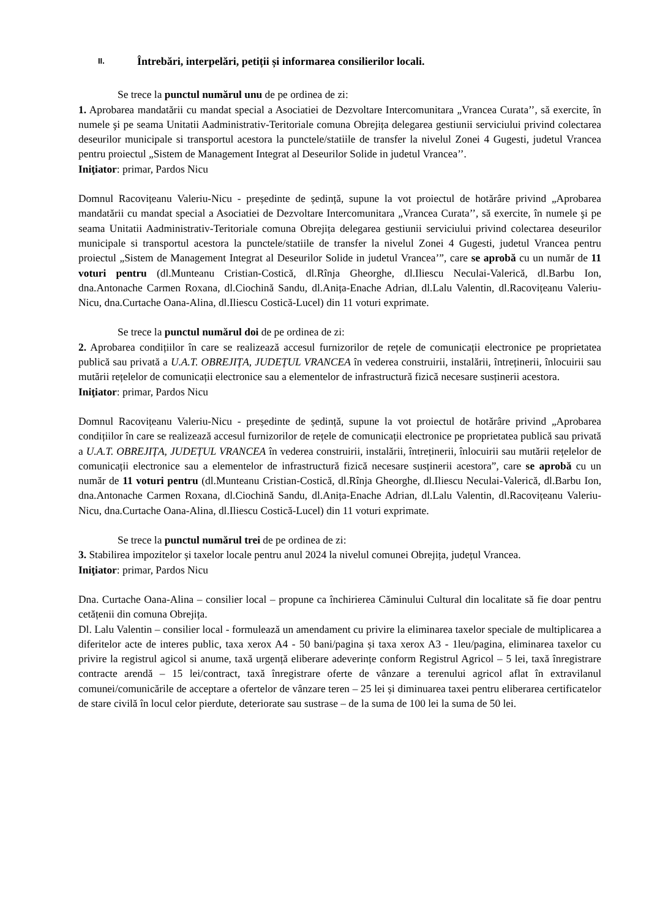II. Întrebări, interpelări, petiții și informarea consilierilor locali.
Se trece la punctul numărul unu de pe ordinea de zi:
1. Aprobarea mandatării cu mandat special a Asociatiei de Dezvoltare Intercomunitara „Vrancea Curata’’, să exercite, în numele şi pe seama Unitatii Aadministrativ-Teritoriale comuna Obrejița delegarea gestiunii serviciului privind colectarea deseurilor municipale si transportul acestora la punctele/statiile de transfer la nivelul Zonei 4 Gugesti, judetul Vrancea pentru proiectul „Sistem de Management Integrat al Deseurilor Solide in judetul Vrancea’’.
Iniţiator: primar, Pardos Nicu
Domnul Racovițeanu Valeriu-Nicu - președinte de ședință, supune la vot proiectul de hotărâre privind „Aprobarea mandatării cu mandat special a Asociatiei de Dezvoltare Intercomunitara „Vrancea Curata’’, să exercite, în numele şi pe seama Unitatii Aadministrativ-Teritoriale comuna Obrejița delegarea gestiunii serviciului privind colectarea deseurilor municipale si transportul acestora la punctele/statiile de transfer la nivelul Zonei 4 Gugesti, judetul Vrancea pentru proiectul „Sistem de Management Integrat al Deseurilor Solide in judetul Vrancea’”, care se aprobă cu un număr de 11 voturi pentru (dl.Munteanu Cristian-Costică, dl.Rînja Gheorghe, dl.Iliescu Neculai-Valerică, dl.Barbu Ion, dna.Antonache Carmen Roxana, dl.Ciochină Sandu, dl.Anița-Enache Adrian, dl.Lalu Valentin, dl.Racovițeanu Valeriu-Nicu, dna.Curtache Oana-Alina, dl.Iliescu Costică-Lucel) din 11 voturi exprimate.
Se trece la punctul numărul doi de pe ordinea de zi:
2. Aprobarea condițiilor în care se realizează accesul furnizorilor de rețele de comunicații electronice pe proprietatea publică sau privată a U.A.T. OBREJIȚA, JUDEȚUL VRANCEA în vederea construirii, instalării, întreținerii, înlocuirii sau mutării rețelelor de comunicații electronice sau a elementelor de infrastructură fizică necesare susținerii acestora.
Iniţiator: primar, Pardos Nicu
Domnul Racovițeanu Valeriu-Nicu - președinte de ședință, supune la vot proiectul de hotărâre privind „Aprobarea condițiilor în care se realizează accesul furnizorilor de rețele de comunicații electronice pe proprietatea publică sau privată a U.A.T. OBREJIȚA, JUDEȚUL VRANCEA în vederea construirii, instalării, întreținerii, înlocuirii sau mutării rețelelor de comunicații electronice sau a elementelor de infrastructură fizică necesare susținerii acestora”, care se aprobă cu un număr de 11 voturi pentru (dl.Munteanu Cristian-Costică, dl.Rînja Gheorghe, dl.Iliescu Neculai-Valerică, dl.Barbu Ion, dna.Antonache Carmen Roxana, dl.Ciochină Sandu, dl.Anița-Enache Adrian, dl.Lalu Valentin, dl.Racovițeanu Valeriu-Nicu, dna.Curtache Oana-Alina, dl.Iliescu Costică-Lucel) din 11 voturi exprimate.
Se trece la punctul numărul trei de pe ordinea de zi:
3. Stabilirea impozitelor și taxelor locale pentru anul 2024 la nivelul comunei Obrejița, județul Vrancea.
Iniţiator: primar, Pardos Nicu
Dna. Curtache Oana-Alina – consilier local – propune ca închirierea Căminului Cultural din localitate să fie doar pentru cetățenii din comuna Obrejița.
Dl. Lalu Valentin – consilier local - formulează un amendament cu privire la eliminarea taxelor speciale de multiplicarea a diferitelor acte de interes public, taxa xerox A4 - 50 bani/pagina și taxa xerox A3 - 1leu/pagina, eliminarea taxelor cu privire la registrul agicol si anume, taxă urgență eliberare adeverințe conform Registrul Agricol – 5 lei, taxă înregistrare contracte arendă – 15 lei/contract, taxă înregistrare oferte de vânzare a terenului agricol aflat în extravilanul comunei/comunicările de acceptare a ofertelor de vânzare teren – 25 lei și diminuarea taxei pentru eliberarea certificatelor de stare civilă în locul celor pierdute, deteriorate sau sustrase – de la suma de 100 lei la suma de 50 lei.